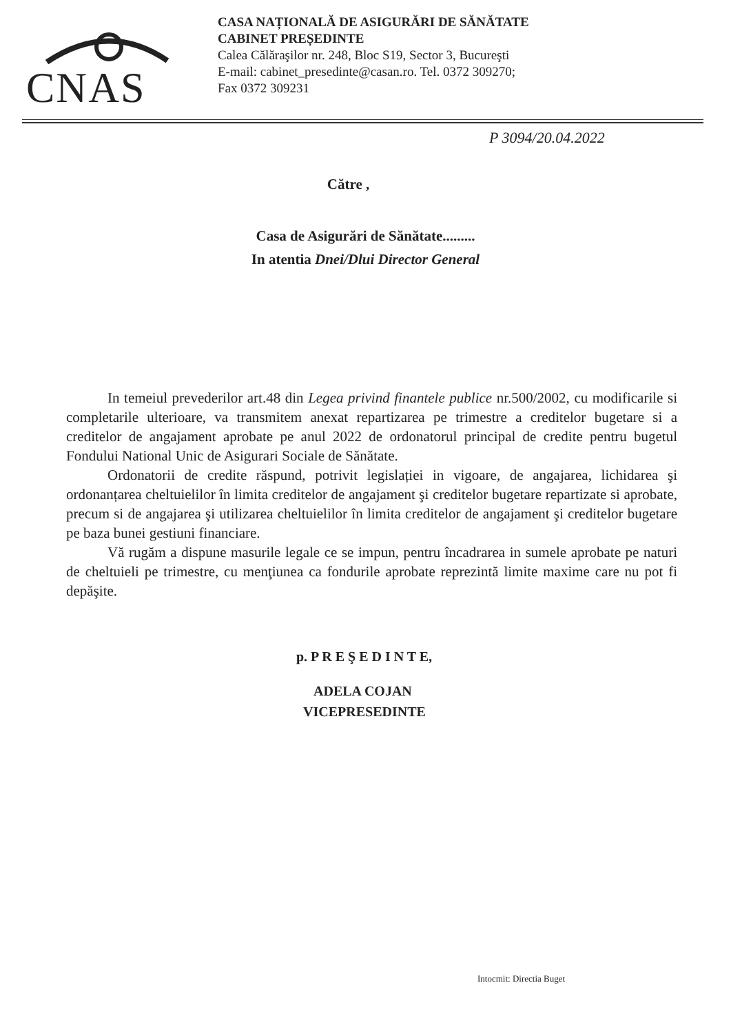CNAS
CASA NAȚIONALĂ DE ASIGURĂRI DE SĂNĂTATE
CABINET PREȘEDINTE
Calea Călăraşilor nr. 248, Bloc S19, Sector 3, Bucureşti
E-mail: cabinet_presedinte@casan.ro. Tel. 0372 309270;
Fax 0372 309231
P 3094/20.04.2022
Către ,
Casa de Asigurări de Sănătate.........
In atentia Dnei/Dlui Director General
In temeiul prevederilor art.48 din Legea privind finantele publice nr.500/2002, cu modificarile si completarile ulterioare, va transmitem anexat repartizarea pe trimestre a creditelor bugetare si a creditelor de angajament aprobate pe anul 2022 de ordonatorul principal de credite pentru bugetul Fondului National Unic de Asigurari Sociale de Sănătate.
Ordonatorii de credite răspund, potrivit legislației in vigoare, de angajarea, lichidarea şi ordonanțarea cheltuielilor în limita creditelor de angajament şi creditelor bugetare repartizate si aprobate, precum si de angajarea şi utilizarea cheltuielilor în limita creditelor de angajament şi creditelor bugetare pe baza bunei gestiuni financiare.
Vă rugăm a dispune masurile legale ce se impun, pentru încadrarea in sumele aprobate pe naturi de cheltuieli pe trimestre, cu menţiunea ca fondurile aprobate reprezintă limite maxime care nu pot fi depăşite.
p. P R E Ş E D I N T E,
ADELA COJAN
VICEPRESEDINTE
Intocmit: Directia Buget